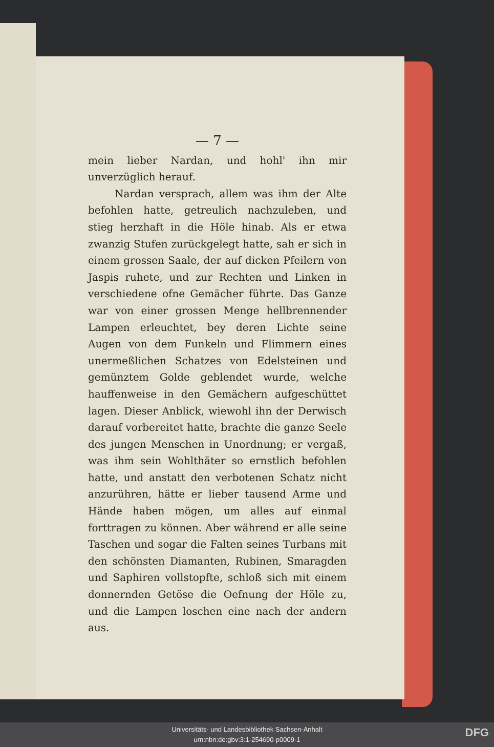— 7 —
mein lieber Nardan, und hohl' ihn mir unverzüglich herauf.
Nardan versprach, allem was ihm der Alte befohlen hatte, getreulich nachzuleben, und stieg herzhaft in die Höle hinab. Als er etwa zwanzig Stufen zurückgelegt hatte, sah er sich in einem grossen Saale, der auf dicken Pfeilern von Jaspis ruhete, und zur Rechten und Linken in verschiedene ofne Gemächer führte. Das Ganze war von einer grossen Menge hellbrennender Lampen erleuchtet, bey deren Lichte seine Augen von dem Funkeln und Flimmern eines unermeßlichen Schatzes von Edelsteinen und gemünztem Golde geblendet wurde, welche hauffenweise in den Gemächern aufgeschüttet lagen. Dieser Anblick, wiewohl ihn der Derwisch darauf vorbereitet hatte, brachte die ganze Seele des jungen Menschen in Unordnung; er vergaß, was ihm sein Wohlthäter so ernstlich befohlen hatte, und anstatt den verbotenen Schatz nicht anzurühren, hätte er lieber tausend Arme und Hände haben mögen, um alles auf einmal forttragen zu können. Aber während er alle seine Taschen und sogar die Falten seines Turbans mit den schönsten Diamanten, Rubinen, Smaragden und Saphiren vollstopfte, schloß sich mit einem donnernden Getöse die Oefnung der Höle zu, und die Lampen loschen eine nach der andern aus.
Universitäts- und Landesbibliothek Sachsen-Anhalt
urn:nbn:de:gbv:3:1-254690-p0009-1
DFG